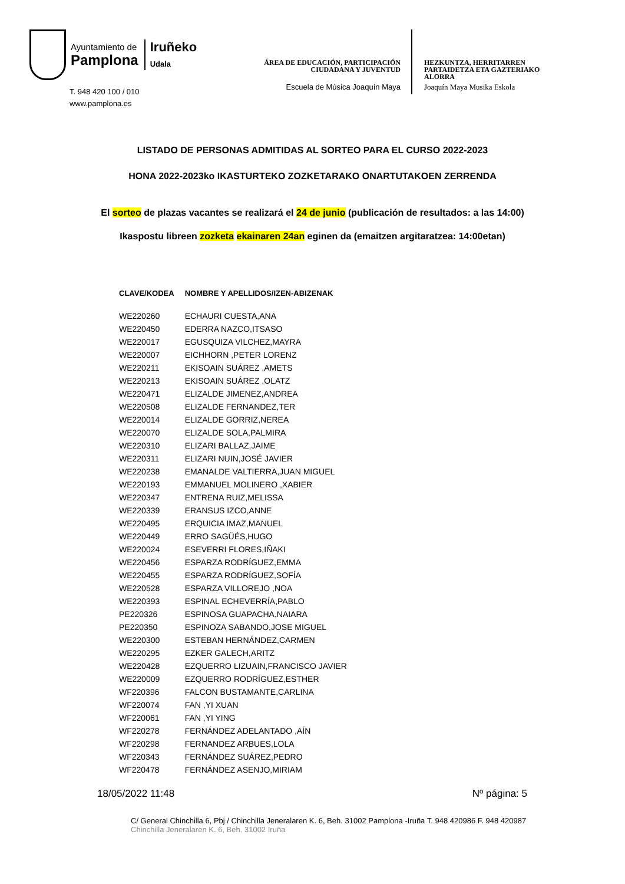Ayuntamiento de
Pamplona
Iruñeko
Udala
T. 948 420 100 / 010
www.pamplona.es
ÁREA DE EDUCACIÓN, PARTICIPACIÓN
CIUDADANA Y JUVENTUD
Escuela de Música Joaquín Maya
HEZKUNTZA, HERRITARREN PARTAIDETZA ETA GAZTERIAKO ALORRA
Joaquín Maya Musika Eskola
LISTADO DE PERSONAS ADMITIDAS AL SORTEO PARA EL CURSO 2022-2023
HONA 2022-2023ko IKASTURTEKO ZOZKETARAKO ONARTUTAKOEN ZERRENDA
El sorteo de plazas vacantes se realizará el 24 de junio (publicación de resultados: a las 14:00)
Ikaspostu libreen zozketa ekainaren 24an eginen da (emaitzen argitaratzea: 14:00etan)
| CLAVE/KODEA | NOMBRE Y APELLIDOS/IZEN-ABIZENAK |
| --- | --- |
| WE220260 | ECHAURI CUESTA,ANA |
| WE220450 | EDERRA NAZCO,ITSASO |
| WE220017 | EGUSQUIZA VILCHEZ,MAYRA |
| WE220007 | EICHHORN ,PETER LORENZ |
| WE220211 | EKISOAIN SUÁREZ ,AMETS |
| WE220213 | EKISOAIN SUÁREZ ,OLATZ |
| WE220471 | ELIZALDE JIMENEZ,ANDREA |
| WE220508 | ELIZALDE FERNANDEZ,TER |
| WE220014 | ELIZALDE GORRIZ,NEREA |
| WE220070 | ELIZALDE SOLA,PALMIRA |
| WE220310 | ELIZARI BALLAZ,JAIME |
| WE220311 | ELIZARI NUIN,JOSÉ JAVIER |
| WE220238 | EMANALDE VALTIERRA,JUAN MIGUEL |
| WE220193 | EMMANUEL MOLINERO ,XABIER |
| WE220347 | ENTRENA RUIZ,MELISSA |
| WE220339 | ERANSUS IZCO,ANNE |
| WE220495 | ERQUICIA IMAZ,MANUEL |
| WE220449 | ERRO SAGÜÉS,HUGO |
| WE220024 | ESEVERRI FLORES,IÑAKI |
| WE220456 | ESPARZA RODRÍGUEZ,EMMA |
| WE220455 | ESPARZA RODRÍGUEZ,SOFÍA |
| WE220528 | ESPARZA VILLOREJO ,NOA |
| WE220393 | ESPINAL ECHEVERRÍA,PABLO |
| PE220326 | ESPINOSA GUAPACHA,NAIARA |
| PE220350 | ESPINOZA SABANDO,JOSE MIGUEL |
| WE220300 | ESTEBAN HERNÁNDEZ,CARMEN |
| WE220295 | EZKER GALECH,ARITZ |
| WE220428 | EZQUERRO LIZUAIN,FRANCISCO JAVIER |
| WE220009 | EZQUERRO RODRÍGUEZ,ESTHER |
| WF220396 | FALCON BUSTAMANTE,CARLINA |
| WF220074 | FAN ,YI XUAN |
| WF220061 | FAN ,YI YING |
| WF220278 | FERNÁNDEZ ADELANTADO ,AÍN |
| WF220298 | FERNANDEZ ARBUES,LOLA |
| WF220343 | FERNÁNDEZ SUÁREZ,PEDRO |
| WF220478 | FERNÁNDEZ ASENJO,MIRIAM |
18/05/2022 11:48 Nº página: 5
C/ General Chinchilla 6, Pbj / Chinchilla Jeneralaren K. 6, Beh. 31002 Pamplona -Iruña T. 948 420986 F. 948 420987
Chinchilla Jeneralaren K. 6, Beh. 31002 Iruña